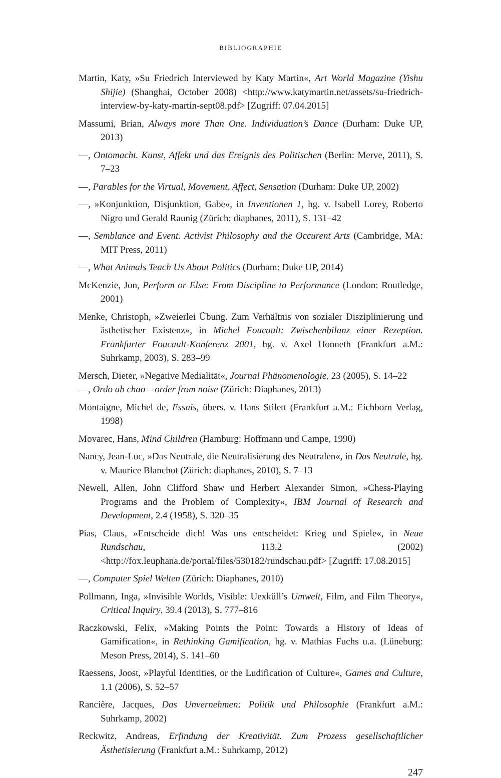BIBLIOGRAPHIE
Martin, Katy, »Su Friedrich Interviewed by Katy Martin«, Art World Magazine (Yishu Shijie) (Shanghai, October 2008) <http://www.katymartin.net/assets/su-friedrich-interview-by-katy-martin-sept08.pdf> [Zugriff: 07.04.2015]
Massumi, Brian, Always more Than One. Individuation’s Dance (Durham: Duke UP, 2013)
—, Ontomacht. Kunst, Affekt und das Ereignis des Politischen (Berlin: Merve, 2011), S. 7–23
—, Parables for the Virtual, Movement, Affect, Sensation (Durham: Duke UP, 2002)
—, »Konjunktion, Disjunktion, Gabe«, in Inventionen 1, hg. v. Isabell Lorey, Roberto Nigro und Gerald Raunig (Zürich: diaphanes, 2011), S. 131–42
—, Semblance and Event. Activist Philosophy and the Occurent Arts (Cambridge, MA: MIT Press, 2011)
—, What Animals Teach Us About Politics (Durham: Duke UP, 2014)
McKenzie, Jon, Perform or Else: From Discipline to Performance (London: Routledge, 2001)
Menke, Christoph, »Zweierlei Übung. Zum Verhältnis von sozialer Disziplinierung und ästhetischer Existenz«, in Michel Foucault: Zwischenbilanz einer Rezeption. Frankfurter Foucault-Konferenz 2001, hg. v. Axel Honneth (Frankfurt a.M.: Suhrkamp, 2003), S. 283–99
Mersch, Dieter, »Negative Medialität«, Journal Phänomenologie, 23 (2005), S. 14–22
—, Ordo ab chao – order from noise (Zürich: Diaphanes, 2013)
Montaigne, Michel de, Essais, übers. v. Hans Stilett (Frankfurt a.M.: Eichborn Verlag, 1998)
Movarec, Hans, Mind Children (Hamburg: Hoffmann und Campe, 1990)
Nancy, Jean-Luc, »Das Neutrale, die Neutralisierung des Neutralen«, in Das Neutrale, hg. v. Maurice Blanchot (Zürich: diaphanes, 2010), S. 7–13
Newell, Allen, John Clifford Shaw und Herbert Alexander Simon, »Chess-Playing Programs and the Problem of Complexity«, IBM Journal of Research and Development, 2.4 (1958), S. 320–35
Pias, Claus, »Entscheide dich! Was uns entscheidet: Krieg und Spiele«, in Neue Rundschau, 113.2 (2002) <http://fox.leuphana.de/portal/files/530182/rundschau.pdf> [Zugriff: 17.08.2015]
—, Computer Spiel Welten (Zürich: Diaphanes, 2010)
Pollmann, Inga, »Invisible Worlds, Visible: Uexküll’s Umwelt, Film, and Film Theory«, Critical Inquiry, 39.4 (2013), S. 777–816
Raczkowski, Felix, »Making Points the Point: Towards a History of Ideas of Gamification«, in Rethinking Gamification, hg. v. Mathias Fuchs u.a. (Lüneburg: Meson Press, 2014), S. 141–60
Raessens, Joost, »Playful Identities, or the Ludification of Culture«, Games and Culture, 1.1 (2006), S. 52–57
Rancière, Jacques, Das Unvernehmen: Politik und Philosophie (Frankfurt a.M.: Suhrkamp, 2002)
Reckwitz, Andreas, Erfindung der Kreativität. Zum Prozess gesellschaftlicher Ästhetisierung (Frankfurt a.M.: Suhrkamp, 2012)
247